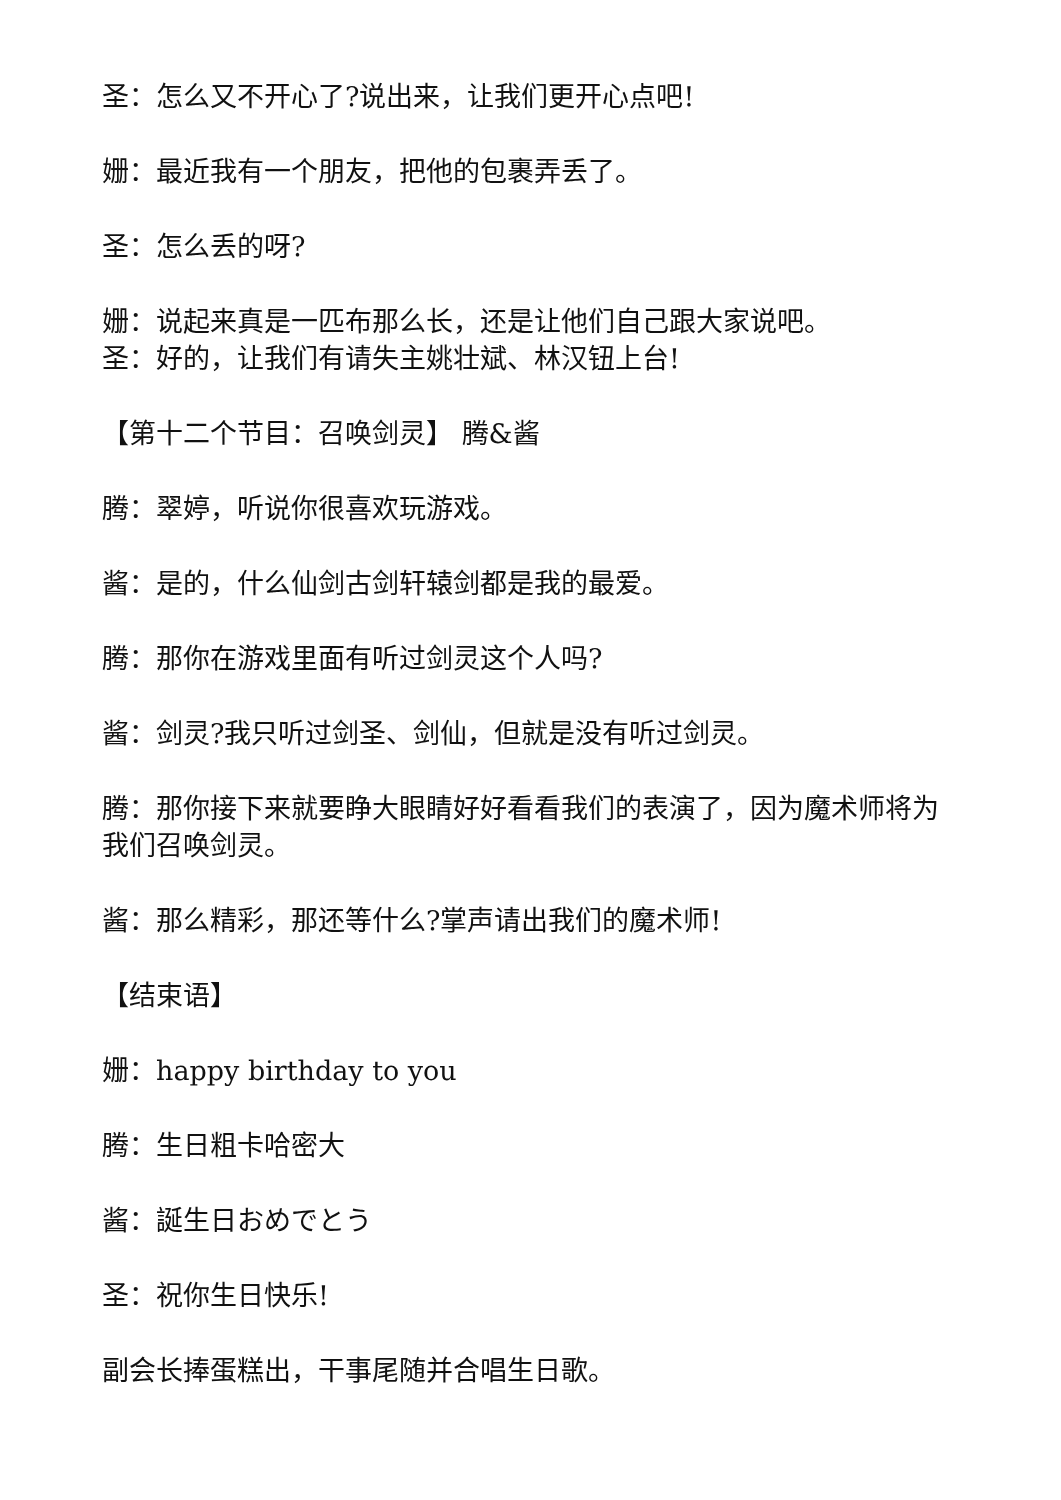圣：怎么又不开心了?说出来，让我们更开心点吧!
姗：最近我有一个朋友，把他的包裹弄丢了。
圣：怎么丢的呀?
姗：说起来真是一匹布那么长，还是让他们自己跟大家说吧。
圣：好的，让我们有请失主姚壮斌、林汉钮上台!
【第十二个节目：召唤剑灵】 腾&酱
腾：翠婷，听说你很喜欢玩游戏。
酱：是的，什么仙剑古剑轩辕剑都是我的最爱。
腾：那你在游戏里面有听过剑灵这个人吗?
酱：剑灵?我只听过剑圣、剑仙，但就是没有听过剑灵。
腾：那你接下来就要睁大眼睛好好看看我们的表演了，因为魔术师将为我们召唤剑灵。
酱：那么精彩，那还等什么?掌声请出我们的魔术师!
【结束语】
姗：happy birthday to you
腾：生日粗卡哈密大
酱：誕生日おめでとう
圣：祝你生日快乐!
副会长捧蛋糕出，干事尾随并合唱生日歌。